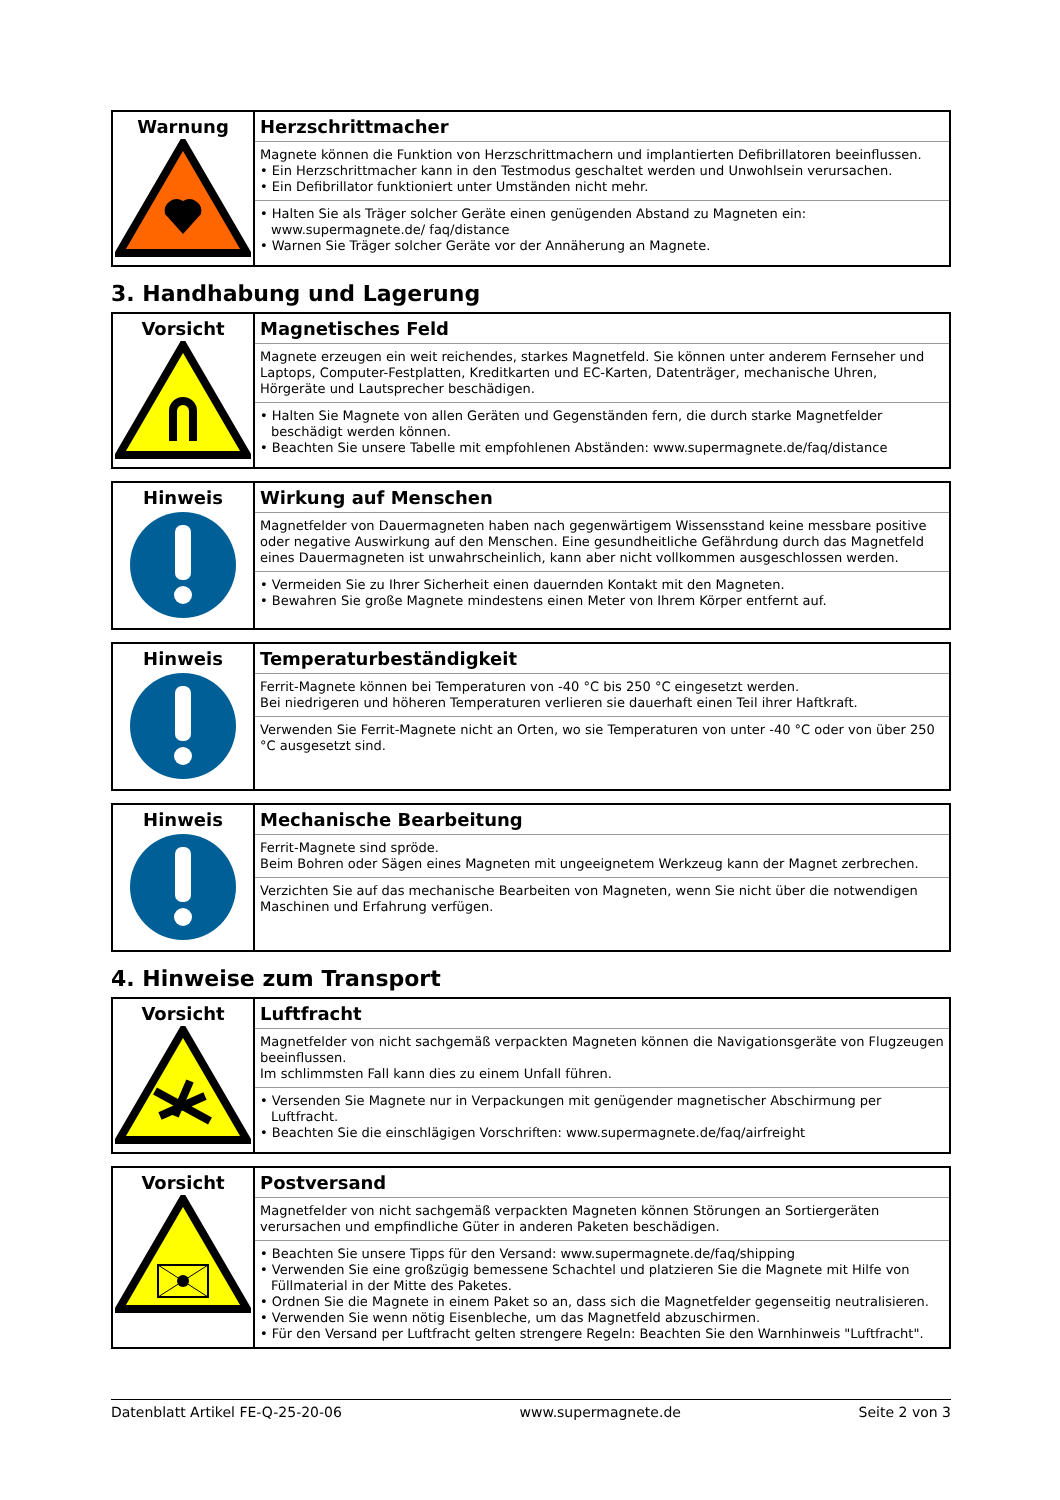| Warnung | Herzschrittmacher Magnete können die Funktion von Herzschrittmachern und implantierten Defibrillatoren beeinflussen. • Ein Herzschrittmacher kann in den Testmodus geschaltet werden und Unwohlsein verursachen. • Ein Defibrillator funktioniert unter Umständen nicht mehr. • Halten Sie als Träger solcher Geräte einen genügenden Abstand zu Magneten ein: www.supermagnete.de/ faq/distance • Warnen Sie Träger solcher Geräte vor der Annäherung an Magnete. |
3. Handhabung und Lagerung
| Vorsicht | Magnetisches Feld Magnete erzeugen ein weit reichendes, starkes Magnetfeld. Sie können unter anderem Fernseher und Laptops, Computer-Festplatten, Kreditkarten und EC-Karten, Datenträger, mechanische Uhren, Hörgeräte und Lautsprecher beschädigen. • Halten Sie Magnete von allen Geräten und Gegenständen fern, die durch starke Magnetfelder beschädigt werden können. • Beachten Sie unsere Tabelle mit empfohlenen Abständen: www.supermagnete.de/faq/distance |
| Hinweis | Wirkung auf Menschen Magnetfelder von Dauermagneten haben nach gegenwärtigem Wissensstand keine messbare positive oder negative Auswirkung auf den Menschen. Eine gesundheitliche Gefährdung durch das Magnetfeld eines Dauermagneten ist unwahrscheinlich, kann aber nicht vollkommen ausgeschlossen werden. • Vermeiden Sie zu Ihrer Sicherheit einen dauernden Kontakt mit den Magneten. • Bewahren Sie große Magnete mindestens einen Meter von Ihrem Körper entfernt auf. |
| Hinweis | Temperaturbeständigkeit Ferrit-Magnete können bei Temperaturen von -40 °C bis 250 °C eingesetzt werden. Bei niedrigeren und höheren Temperaturen verlieren sie dauerhaft einen Teil ihrer Haftkraft. Verwenden Sie Ferrit-Magnete nicht an Orten, wo sie Temperaturen von unter -40 °C oder von über 250 °C ausgesetzt sind. |
| Hinweis | Mechanische Bearbeitung Ferrit-Magnete sind spröde. Beim Bohren oder Sägen eines Magneten mit ungeeignetem Werkzeug kann der Magnet zerbrechen. Verzichten Sie auf das mechanische Bearbeiten von Magneten, wenn Sie nicht über die notwendigen Maschinen und Erfahrung verfügen. |
4. Hinweise zum Transport
| Vorsicht | Luftfracht Magnetfelder von nicht sachgemäß verpackten Magneten können die Navigationsgeräte von Flugzeugen beeinflussen. Im schlimmsten Fall kann dies zu einem Unfall führen. • Versenden Sie Magnete nur in Verpackungen mit genügender magnetischer Abschirmung per Luftfracht. • Beachten Sie die einschlägigen Vorschriften: www.supermagnete.de/faq/airfreight |
| Vorsicht | Postversand Magnetfelder von nicht sachgemäß verpackten Magneten können Störungen an Sortiergeräten verursachen und empfindliche Güter in anderen Paketen beschädigen. • Beachten Sie unsere Tipps für den Versand: www.supermagnete.de/faq/shipping • Verwenden Sie eine großzügig bemessene Schachtel und platzieren Sie die Magnete mit Hilfe von Füllmaterial in der Mitte des Paketes. • Ordnen Sie die Magnete in einem Paket so an, dass sich die Magnetfelder gegenseitig neutralisieren. • Verwenden Sie wenn nötig Eisenbleche, um das Magnetfeld abzuschirmen. • Für den Versand per Luftfracht gelten strengere Regeln: Beachten Sie den Warnhinweis "Luftfracht". |
Datenblatt Artikel FE-Q-25-20-06 www.supermagnete.de Seite 2 von 3